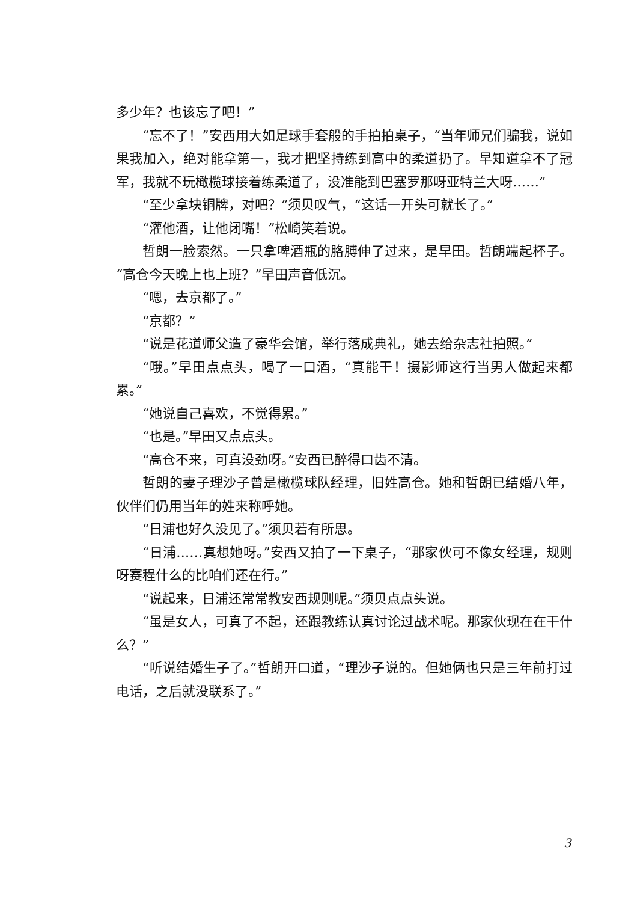多少年？也该忘了吧！”
“忘不了！”安西用大如足球手套般的手拍拍桌子，“当年师兄们骗我，说如果我加入，绝对能拿第一，我才把坚持练到高中的柔道扔了。早知道拿不了冠军，我就不玩橄榄球接着练柔道了，没准能到巴塞罗那呀亚特兰大呀……”
“至少拿块铜牌，对吧？”须贝叹气，“这话一开头可就长了。”
“灌他酒，让他闭嘴！”松崎笑着说。
哲朗一脸索然。一只拿啤酒瓶的胳膊伸了过来，是早田。哲朗端起杯子。“高仓今天晚上也上班？”早田声音低沉。
“嗯，去京都了。”
“京都？”
“说是花道师父造了豪华会馆，举行落成典礼，她去给杂志社拍照。”
“哦。”早田点点头，喝了一口酒，“真能干！摄影师这行当男人做起来都累。”
“她说自己喜欢，不觉得累。”
“也是。”早田又点点头。
“高仓不来，可真没劲呀。”安西已醉得口齿不清。
哲朗的妻子理沙子曾是橄榄球队经理，旧姓高仓。她和哲朗已结婚八年，伙伴们仍用当年的姓来称呼她。
“日浦也好久没见了。”须贝若有所思。
“日浦……真想她呀。”安西又拍了一下桌子，“那家伙可不像女经理，规则呀赛程什么的比咱们还在行。”
“说起来，日浦还常常教安西规则呢。”须贝点点头说。
“虽是女人，可真了不起，还跟教练认真讨论过战术呢。那家伙现在在干什么？”
“听说结婚生子了。”哲朗开口道，“理沙子说的。但她俩也只是三年前打过电话，之后就没联系了。”
3